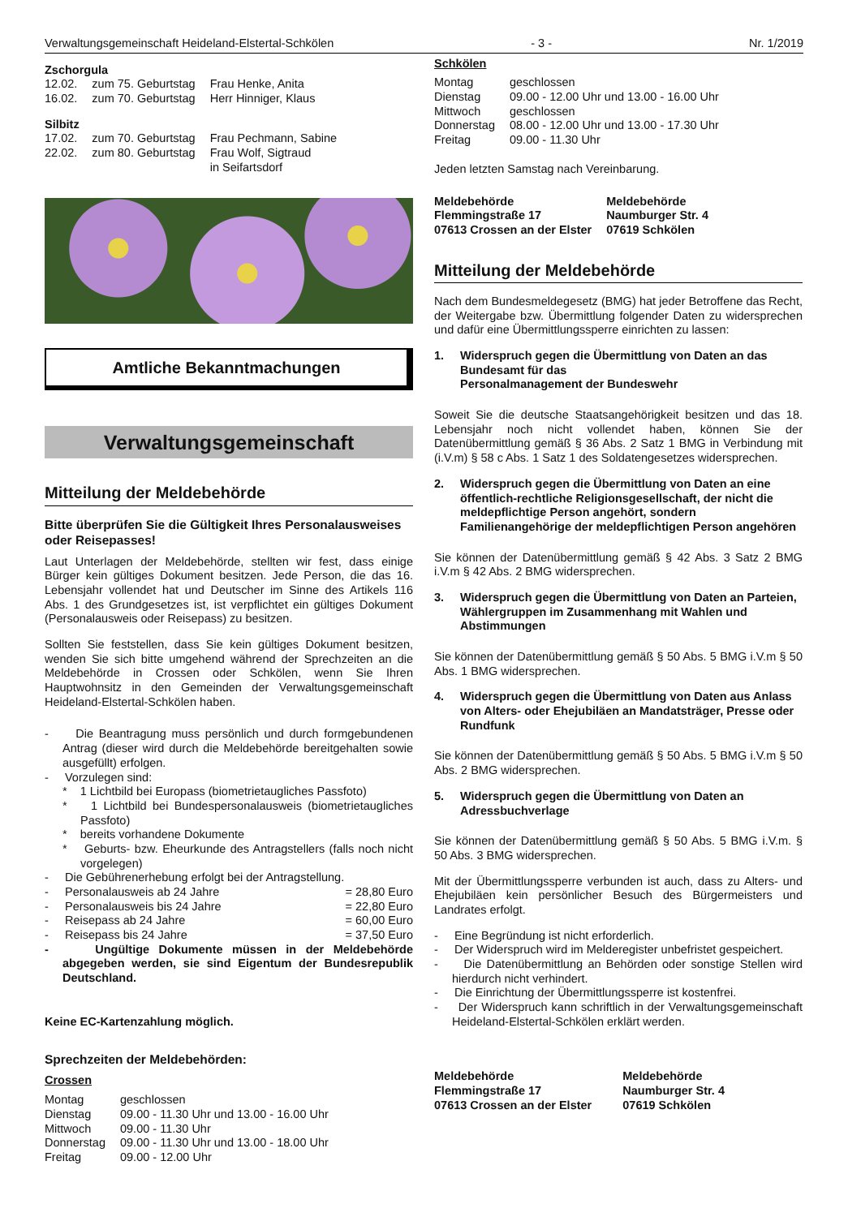Verwaltungsgemeinschaft Heideland-Elstertal-Schkölen - 3 - Nr. 1/2019
Zschorgula
| 12.02. | zum 75. Geburtstag | Frau Henke, Anita |
| 16.02. | zum 70. Geburtstag | Herr Hinniger, Klaus |
Silbitz
| 17.02. | zum 70. Geburtstag | Frau Pechmann, Sabine |
| 22.02. | zum 80. Geburtstag | Frau Wolf, Sigtraud in Seifartsdorf |
Amtliche Bekanntmachungen
Verwaltungsgemeinschaft
Mitteilung der Meldebehörde
Bitte überprüfen Sie die Gültigkeit Ihres Personalausweises oder Reisepasses!
Laut Unterlagen der Meldebehörde, stellten wir fest, dass einige Bürger kein gültiges Dokument besitzen. Jede Person, die das 16. Lebensjahr vollendet hat und Deutscher im Sinne des Artikels 116 Abs. 1 des Grundgesetzes ist, ist verpflichtet ein gültiges Dokument (Personalausweis oder Reisepass) zu besitzen.
Sollten Sie feststellen, dass Sie kein gültiges Dokument besitzen, wenden Sie sich bitte umgehend während der Sprechzeiten an die Meldebehörde in Crossen oder Schkölen, wenn Sie Ihren Hauptwohnsitz in den Gemeinden der Verwaltungsgemeinschaft Heideland-Elstertal-Schkölen haben.
- Die Beantragung muss persönlich und durch formgebundenen Antrag (dieser wird durch die Meldebehörde bereitgehalten sowie ausgefüllt) erfolgen.
- Vorzulegen sind:
* 1 Lichtbild bei Europass (biometrietaugliches Passfoto)
* 1 Lichtbild bei Bundespersonalausweis (biometrietaugliches Passfoto)
* bereits vorhandene Dokumente
* Geburts- bzw. Eheurkunde des Antragstellers (falls noch nicht vorgelegen)
- Die Gebührenerhebung erfolgt bei der Antragstellung.
- Personalausweis ab 24 Jahre = 28,80 Euro
- Personalausweis bis 24 Jahre = 22,80 Euro
- Reisepass ab 24 Jahre = 60,00 Euro
- Reisepass bis 24 Jahre = 37,50 Euro
- Ungültige Dokumente müssen in der Meldebehörde abgegeben werden, sie sind Eigentum der Bundesrepublik Deutschland.
Keine EC-Kartenzahlung möglich.
Sprechzeiten der Meldebehörden:
Crossen
| Montag | geschlossen |
| Dienstag | 09.00 - 11.30 Uhr und 13.00 - 16.00 Uhr |
| Mittwoch | 09.00 - 11.30 Uhr |
| Donnerstag | 09.00 - 11.30 Uhr und 13.00 - 18.00 Uhr |
| Freitag | 09.00 - 12.00 Uhr |
Schkölen
| Montag | geschlossen |
| Dienstag | 09.00 - 12.00 Uhr und 13.00 - 16.00 Uhr |
| Mittwoch | geschlossen |
| Donnerstag | 08.00 - 12.00 Uhr und 13.00 - 17.30 Uhr |
| Freitag | 09.00 - 11.30 Uhr |
Jeden letzten Samstag nach Vereinbarung.
| Meldebehörde Flemmingstraße 17 07613 Crossen an der Elster | Meldebehörde Naumburger Str. 4 07619 Schkölen |
Mitteilung der Meldebehörde
Nach dem Bundesmeldegesetz (BMG) hat jeder Betroffene das Recht, der Weitergabe bzw. Übermittlung folgender Daten zu widersprechen und dafür eine Übermittlungssperre einrichten zu lassen:
1. Widerspruch gegen die Übermittlung von Daten an das Bundesamt für das
Personalmanagement der Bundeswehr
Soweit Sie die deutsche Staatsangehörigkeit besitzen und das 18. Lebensjahr noch nicht vollendet haben, können Sie der Datenübermittlung gemäß § 36 Abs. 2 Satz 1 BMG in Verbindung mit (i.V.m) § 58 c Abs. 1 Satz 1 des Soldatengesetzes widersprechen.
2. Widerspruch gegen die Übermittlung von Daten an eine öffentlich-rechtliche Religionsgesellschaft, der nicht die meldepflichtige Person angehört, sondern Familienangehörige der meldepflichtigen Person angehören
Sie können der Datenübermittlung gemäß § 42 Abs. 3 Satz 2 BMG i.V.m § 42 Abs. 2 BMG widersprechen.
3. Widerspruch gegen die Übermittlung von Daten an Parteien, Wählergruppen im Zusammenhang mit Wahlen und Abstimmungen
Sie können der Datenübermittlung gemäß § 50 Abs. 5 BMG i.V.m § 50 Abs. 1 BMG widersprechen.
4. Widerspruch gegen die Übermittlung von Daten aus Anlass von Alters- oder Ehejubiläen an Mandatsträger, Presse oder Rundfunk
Sie können der Datenübermittlung gemäß § 50 Abs. 5 BMG i.V.m § 50 Abs. 2 BMG widersprechen.
5. Widerspruch gegen die Übermittlung von Daten an Adressbuchverlage
Sie können der Datenübermittlung gemäß § 50 Abs. 5 BMG i.V.m. § 50 Abs. 3 BMG widersprechen.
Mit der Übermittlungssperre verbunden ist auch, dass zu Alters- und Ehejubiläen kein persönlicher Besuch des Bürgermeisters und Landrates erfolgt.
- Eine Begründung ist nicht erforderlich.
- Der Widerspruch wird im Melderegister unbefristet gespeichert.
- Die Datenübermittlung an Behörden oder sonstige Stellen wird hierdurch nicht verhindert.
- Die Einrichtung der Übermittlungssperre ist kostenfrei.
- Der Widerspruch kann schriftlich in der Verwaltungsgemeinschaft Heideland-Elstertal-Schkölen erklärt werden.
| Meldebehörde Flemmingstraße 17 07613 Crossen an der Elster | Meldebehörde Naumburger Str. 4 07619 Schkölen |